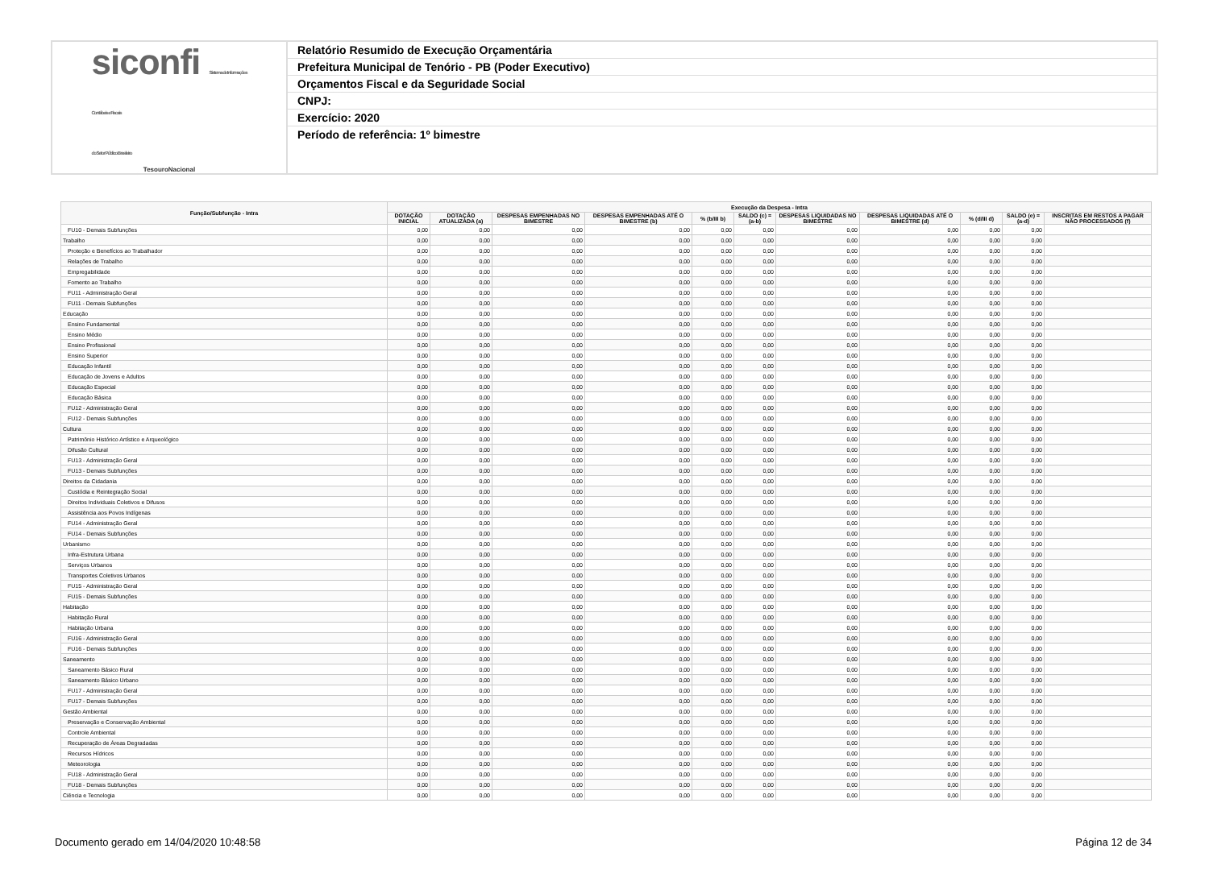siconfi Sistema de Informações
Contábeis e Fiscais
do Setor Público Brasileiro
TesouroNacional
Relatório Resumido de Execução Orçamentária
Prefeitura Municipal de Tenório - PB (Poder Executivo)
Orçamentos Fiscal e da Seguridade Social
CNPJ:
Exercício: 2020
Período de referência: 1º bimestre
| Função/Subfunção - Intra | Execução da Despesa - Intra | | | | | | | | | | |
| --- | --- | --- | --- | --- | --- | --- | --- | --- | --- | --- | --- |
| | DOTAÇÃO INICIAL | DOTAÇÃO ATUALIZADA (a) | DESPESAS EMPENHADAS NO BIMESTRE | DESPESAS EMPENHADAS ATÉ O BIMESTRE (b) | % (b/III b) | SALDO (c) = (a-b) | DESPESAS LIQUIDADAS NO BIMESTRE | DESPESAS LIQUIDADAS ATÉ O BIMESTRE (d) | % (d/III d) | SALDO (e) = (a-d) | INSCRITAS EM RESTOS A PAGAR NÃO PROCESSADOS (f) |
| FU10 - Demais Subfunções | 0,00 | 0,00 | 0,00 | 0,00 | 0,00 | 0,00 | 0,00 | 0,00 | 0,00 | 0,00 | |
| Trabalho | 0,00 | 0,00 | 0,00 | 0,00 | 0,00 | 0,00 | 0,00 | 0,00 | 0,00 | 0,00 | |
| Proteção e Benefícios ao Trabalhador | 0,00 | 0,00 | 0,00 | 0,00 | 0,00 | 0,00 | 0,00 | 0,00 | 0,00 | 0,00 | |
| Relações de Trabalho | 0,00 | 0,00 | 0,00 | 0,00 | 0,00 | 0,00 | 0,00 | 0,00 | 0,00 | 0,00 | |
| Empregabilidade | 0,00 | 0,00 | 0,00 | 0,00 | 0,00 | 0,00 | 0,00 | 0,00 | 0,00 | 0,00 | |
| Fomento ao Trabalho | 0,00 | 0,00 | 0,00 | 0,00 | 0,00 | 0,00 | 0,00 | 0,00 | 0,00 | 0,00 | |
| FU11 - Administração Geral | 0,00 | 0,00 | 0,00 | 0,00 | 0,00 | 0,00 | 0,00 | 0,00 | 0,00 | 0,00 | |
| FU11 - Demais Subfunções | 0,00 | 0,00 | 0,00 | 0,00 | 0,00 | 0,00 | 0,00 | 0,00 | 0,00 | 0,00 | |
| Educação | 0,00 | 0,00 | 0,00 | 0,00 | 0,00 | 0,00 | 0,00 | 0,00 | 0,00 | 0,00 | |
| Ensino Fundamental | 0,00 | 0,00 | 0,00 | 0,00 | 0,00 | 0,00 | 0,00 | 0,00 | 0,00 | 0,00 | |
| Ensino Médio | 0,00 | 0,00 | 0,00 | 0,00 | 0,00 | 0,00 | 0,00 | 0,00 | 0,00 | 0,00 | |
| Ensino Profissional | 0,00 | 0,00 | 0,00 | 0,00 | 0,00 | 0,00 | 0,00 | 0,00 | 0,00 | 0,00 | |
| Ensino Superior | 0,00 | 0,00 | 0,00 | 0,00 | 0,00 | 0,00 | 0,00 | 0,00 | 0,00 | 0,00 | |
| Educação Infantil | 0,00 | 0,00 | 0,00 | 0,00 | 0,00 | 0,00 | 0,00 | 0,00 | 0,00 | 0,00 | |
| Educação de Jovens e Adultos | 0,00 | 0,00 | 0,00 | 0,00 | 0,00 | 0,00 | 0,00 | 0,00 | 0,00 | 0,00 | |
| Educação Especial | 0,00 | 0,00 | 0,00 | 0,00 | 0,00 | 0,00 | 0,00 | 0,00 | 0,00 | 0,00 | |
| Educação Básica | 0,00 | 0,00 | 0,00 | 0,00 | 0,00 | 0,00 | 0,00 | 0,00 | 0,00 | 0,00 | |
| FU12 - Administração Geral | 0,00 | 0,00 | 0,00 | 0,00 | 0,00 | 0,00 | 0,00 | 0,00 | 0,00 | 0,00 | |
| FU12 - Demais Subfunções | 0,00 | 0,00 | 0,00 | 0,00 | 0,00 | 0,00 | 0,00 | 0,00 | 0,00 | 0,00 | |
| Cultura | 0,00 | 0,00 | 0,00 | 0,00 | 0,00 | 0,00 | 0,00 | 0,00 | 0,00 | 0,00 | |
| Patrimônio Histórico Artístico e Arqueológico | 0,00 | 0,00 | 0,00 | 0,00 | 0,00 | 0,00 | 0,00 | 0,00 | 0,00 | 0,00 | |
| Difusão Cultural | 0,00 | 0,00 | 0,00 | 0,00 | 0,00 | 0,00 | 0,00 | 0,00 | 0,00 | 0,00 | |
| FU13 - Administração Geral | 0,00 | 0,00 | 0,00 | 0,00 | 0,00 | 0,00 | 0,00 | 0,00 | 0,00 | 0,00 | |
| FU13 - Demais Subfunções | 0,00 | 0,00 | 0,00 | 0,00 | 0,00 | 0,00 | 0,00 | 0,00 | 0,00 | 0,00 | |
| Direitos da Cidadania | 0,00 | 0,00 | 0,00 | 0,00 | 0,00 | 0,00 | 0,00 | 0,00 | 0,00 | 0,00 | |
| Custódia e Reintegração Social | 0,00 | 0,00 | 0,00 | 0,00 | 0,00 | 0,00 | 0,00 | 0,00 | 0,00 | 0,00 | |
| Direitos Individuais Coletivos e Difusos | 0,00 | 0,00 | 0,00 | 0,00 | 0,00 | 0,00 | 0,00 | 0,00 | 0,00 | 0,00 | |
| Assistência aos Povos Indígenas | 0,00 | 0,00 | 0,00 | 0,00 | 0,00 | 0,00 | 0,00 | 0,00 | 0,00 | 0,00 | |
| FU14 - Administração Geral | 0,00 | 0,00 | 0,00 | 0,00 | 0,00 | 0,00 | 0,00 | 0,00 | 0,00 | 0,00 | |
| FU14 - Demais Subfunções | 0,00 | 0,00 | 0,00 | 0,00 | 0,00 | 0,00 | 0,00 | 0,00 | 0,00 | 0,00 | |
| Urbanismo | 0,00 | 0,00 | 0,00 | 0,00 | 0,00 | 0,00 | 0,00 | 0,00 | 0,00 | 0,00 | |
| Infra-Estrutura Urbana | 0,00 | 0,00 | 0,00 | 0,00 | 0,00 | 0,00 | 0,00 | 0,00 | 0,00 | 0,00 | |
| Serviços Urbanos | 0,00 | 0,00 | 0,00 | 0,00 | 0,00 | 0,00 | 0,00 | 0,00 | 0,00 | 0,00 | |
| Transportes Coletivos Urbanos | 0,00 | 0,00 | 0,00 | 0,00 | 0,00 | 0,00 | 0,00 | 0,00 | 0,00 | 0,00 | |
| FU15 - Administração Geral | 0,00 | 0,00 | 0,00 | 0,00 | 0,00 | 0,00 | 0,00 | 0,00 | 0,00 | 0,00 | |
| FU15 - Demais Subfunções | 0,00 | 0,00 | 0,00 | 0,00 | 0,00 | 0,00 | 0,00 | 0,00 | 0,00 | 0,00 | |
| Habitação | 0,00 | 0,00 | 0,00 | 0,00 | 0,00 | 0,00 | 0,00 | 0,00 | 0,00 | 0,00 | |
| Habitação Rural | 0,00 | 0,00 | 0,00 | 0,00 | 0,00 | 0,00 | 0,00 | 0,00 | 0,00 | 0,00 | |
| Habitação Urbana | 0,00 | 0,00 | 0,00 | 0,00 | 0,00 | 0,00 | 0,00 | 0,00 | 0,00 | 0,00 | |
| FU16 - Administração Geral | 0,00 | 0,00 | 0,00 | 0,00 | 0,00 | 0,00 | 0,00 | 0,00 | 0,00 | 0,00 | |
| FU16 - Demais Subfunções | 0,00 | 0,00 | 0,00 | 0,00 | 0,00 | 0,00 | 0,00 | 0,00 | 0,00 | 0,00 | |
| Saneamento | 0,00 | 0,00 | 0,00 | 0,00 | 0,00 | 0,00 | 0,00 | 0,00 | 0,00 | 0,00 | |
| Saneamento Básico Rural | 0,00 | 0,00 | 0,00 | 0,00 | 0,00 | 0,00 | 0,00 | 0,00 | 0,00 | 0,00 | |
| Saneamento Básico Urbano | 0,00 | 0,00 | 0,00 | 0,00 | 0,00 | 0,00 | 0,00 | 0,00 | 0,00 | 0,00 | |
| FU17 - Administração Geral | 0,00 | 0,00 | 0,00 | 0,00 | 0,00 | 0,00 | 0,00 | 0,00 | 0,00 | 0,00 | |
| FU17 - Demais Subfunções | 0,00 | 0,00 | 0,00 | 0,00 | 0,00 | 0,00 | 0,00 | 0,00 | 0,00 | 0,00 | |
| Gestão Ambiental | 0,00 | 0,00 | 0,00 | 0,00 | 0,00 | 0,00 | 0,00 | 0,00 | 0,00 | 0,00 | |
| Preservação e Conservação Ambiental | 0,00 | 0,00 | 0,00 | 0,00 | 0,00 | 0,00 | 0,00 | 0,00 | 0,00 | 0,00 | |
| Controle Ambiental | 0,00 | 0,00 | 0,00 | 0,00 | 0,00 | 0,00 | 0,00 | 0,00 | 0,00 | 0,00 | |
| Recuperação de Áreas Degradadas | 0,00 | 0,00 | 0,00 | 0,00 | 0,00 | 0,00 | 0,00 | 0,00 | 0,00 | 0,00 | |
| Recursos Hídricos | 0,00 | 0,00 | 0,00 | 0,00 | 0,00 | 0,00 | 0,00 | 0,00 | 0,00 | 0,00 | |
| Meteorologia | 0,00 | 0,00 | 0,00 | 0,00 | 0,00 | 0,00 | 0,00 | 0,00 | 0,00 | 0,00 | |
| FU18 - Administração Geral | 0,00 | 0,00 | 0,00 | 0,00 | 0,00 | 0,00 | 0,00 | 0,00 | 0,00 | 0,00 | |
| FU18 - Demais Subfunções | 0,00 | 0,00 | 0,00 | 0,00 | 0,00 | 0,00 | 0,00 | 0,00 | 0,00 | 0,00 | |
| Ciência e Tecnologia | 0,00 | 0,00 | 0,00 | 0,00 | 0,00 | 0,00 | 0,00 | 0,00 | 0,00 | 0,00 | |
Documento gerado em 14/04/2020 10:48:58 Página 12 de 34